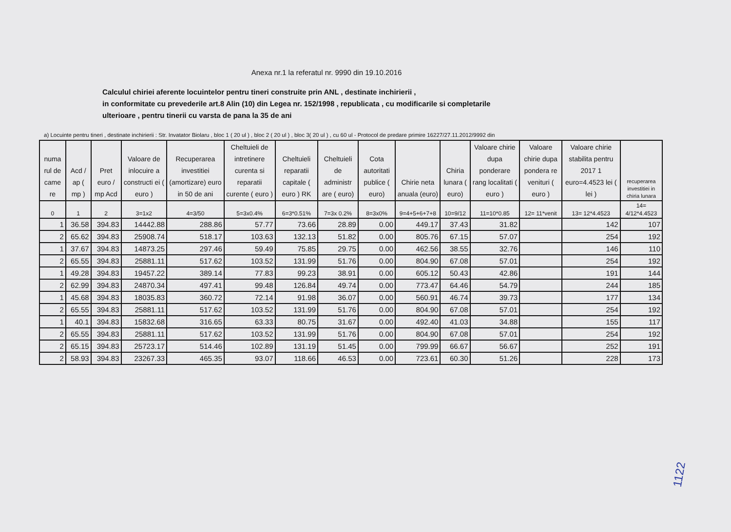Anexa nr.1 la referatul nr. 9990 din 19.10.2016
Calculul chiriei aferente locuintelor pentru tineri construite prin ANL , destinate inchirierii ,
in conformitate cu prevederile art.8 Alin (10) din Legea nr. 152/1998 , republicata , cu modificarile si completarile ulterioare , pentru tinerii cu varsta de pana la 35 de ani
a) Locuinte pentru tineri , destinate inchirierii : Str. Invatator Biolaru , bloc 1 ( 20 ul ) , bloc 2 ( 20 ul ) , bloc 3( 20 ul ) , cu 60 ul - Protocol de predare primire 16227/27.11.2012/9992 din
| numa rul de came re | Acd / ap ( mp ) | Pret euro / mp Acd | Valoare de inlocuire a constructi ei ( euro ) | Recuperarea investitiei (amortizare) euro in 50 de ani | Cheltuieli de intretinere curenta si reparatii curente ( euro ) | Cheltuieli reparatii capitale ( euro ) RK | Cheltuieli de administr are ( euro) | Cota autoritati publice ( euro) | Chirie neta anuala (euro) | Chiria lunara ( euro) | Valoare chirie dupa ponderare rang localitati ( euro ) | Valoare chirie dupa pondera re venituri ( euro ) | Valoare chirie stabilita pentru 2017 1 euro=4.4523 lei ( lei ) | recuperarea investitiei in chiria lunara |
| --- | --- | --- | --- | --- | --- | --- | --- | --- | --- | --- | --- | --- | --- | --- |
| 0 | 1 | 2 | 3=1x2 | 4=3/50 | 5=3x0.4% | 6=3*0.51% | 7=3x 0.2% | 8=3x0% | 9=4+5+6+7+8 | 10=9/12 | 11=10*0.85 | 12= 11*venit | 13= 12*4.4523 | 14= 4/12*4.4523 |
| 1 | 36.58 | 394.83 | 14442.88 | 288.86 | 57.77 | 73.66 | 28.89 | 0.00 | 449.17 | 37.43 | 31.82 | | 142 | 107 |
| 2 | 65.62 | 394.83 | 25908.74 | 518.17 | 103.63 | 132.13 | 51.82 | 0.00 | 805.76 | 67.15 | 57.07 | | 254 | 192 |
| 1 | 37.67 | 394.83 | 14873.25 | 297.46 | 59.49 | 75.85 | 29.75 | 0.00 | 462.56 | 38.55 | 32.76 | | 146 | 110 |
| 2 | 65.55 | 394.83 | 25881.11 | 517.62 | 103.52 | 131.99 | 51.76 | 0.00 | 804.90 | 67.08 | 57.01 | | 254 | 192 |
| 1 | 49.28 | 394.83 | 19457.22 | 389.14 | 77.83 | 99.23 | 38.91 | 0.00 | 605.12 | 50.43 | 42.86 | | 191 | 144 |
| 2 | 62.99 | 394.83 | 24870.34 | 497.41 | 99.48 | 126.84 | 49.74 | 0.00 | 773.47 | 64.46 | 54.79 | | 244 | 185 |
| 1 | 45.68 | 394.83 | 18035.83 | 360.72 | 72.14 | 91.98 | 36.07 | 0.00 | 560.91 | 46.74 | 39.73 | | 177 | 134 |
| 2 | 65.55 | 394.83 | 25881.11 | 517.62 | 103.52 | 131.99 | 51.76 | 0.00 | 804.90 | 67.08 | 57.01 | | 254 | 192 |
| 1 | 40.1 | 394.83 | 15832.68 | 316.65 | 63.33 | 80.75 | 31.67 | 0.00 | 492.40 | 41.03 | 34.88 | | 155 | 117 |
| 2 | 65.55 | 394.83 | 25881.11 | 517.62 | 103.52 | 131.99 | 51.76 | 0.00 | 804.90 | 67.08 | 57.01 | | 254 | 192 |
| 2 | 65.15 | 394.83 | 25723.17 | 514.46 | 102.89 | 131.19 | 51.45 | 0.00 | 799.99 | 66.67 | 56.67 | | 252 | 191 |
| 2 | 58.93 | 394.83 | 23267.33 | 465.35 | 93.07 | 118.66 | 46.53 | 0.00 | 723.61 | 60.30 | 51.26 | | 228 | 173 |
1122